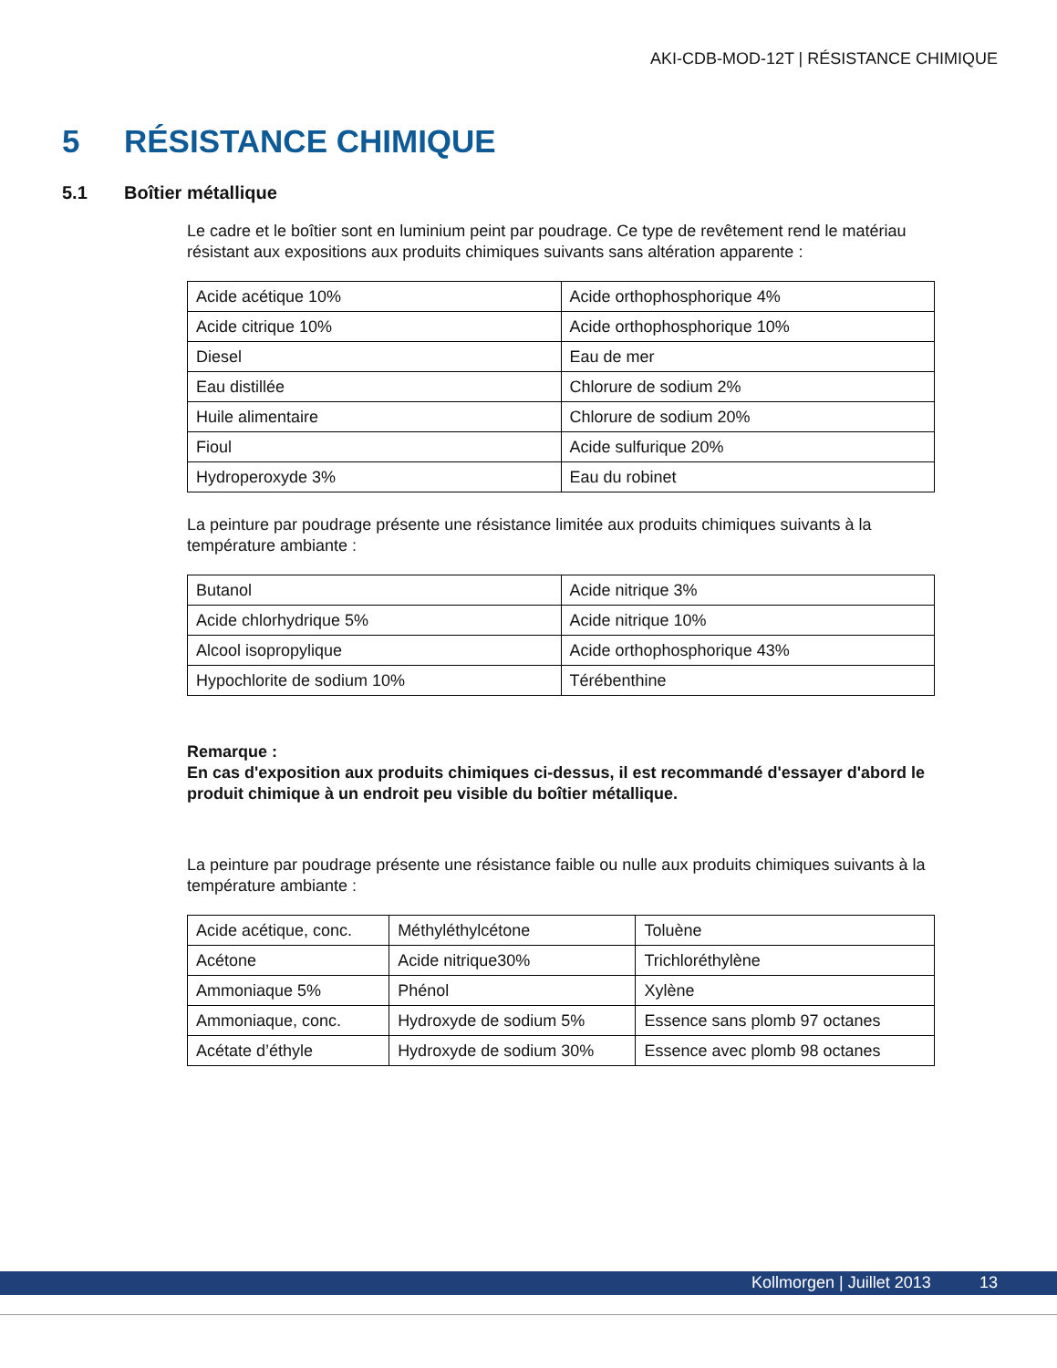AKI-CDB-MOD-12T | RÉSISTANCE CHIMIQUE
5 RÉSISTANCE CHIMIQUE
5.1 Boîtier métallique
Le cadre et le boîtier sont en luminium peint par poudrage. Ce type de revêtement rend le matériau résistant aux expositions aux produits chimiques suivants sans altération apparente :
| Acide acétique 10% | Acide orthophosphorique 4% |
| Acide citrique 10% | Acide orthophosphorique 10% |
| Diesel | Eau de mer |
| Eau distillée | Chlorure de sodium 2% |
| Huile alimentaire | Chlorure de sodium 20% |
| Fioul | Acide sulfurique 20% |
| Hydroperoxyde 3% | Eau du robinet |
La peinture par poudrage présente une résistance limitée aux produits chimiques suivants à la température ambiante :
| Butanol | Acide nitrique 3% |
| Acide chlorhydrique 5% | Acide nitrique 10% |
| Alcool isopropylique | Acide orthophosphorique 43% |
| Hypochlorite de sodium 10% | Térébenthine |
Remarque :
En cas d'exposition aux produits chimiques ci-dessus, il est recommandé d'essayer d'abord le produit chimique à un endroit peu visible du boîtier métallique.
La peinture par poudrage présente une résistance faible ou nulle aux produits chimiques suivants à la température ambiante :
| Acide acétique, conc. | Méthyléthylcétone | Toluène |
| Acétone | Acide nitrique30% | Trichloréthylène |
| Ammoniaque 5% | Phénol | Xylène |
| Ammoniaque, conc. | Hydroxyde de sodium 5% | Essence sans plomb 97 octanes |
| Acétate d’éthyle | Hydroxyde de sodium 30% | Essence avec plomb 98 octanes |
Kollmorgen | Juillet 2013 13